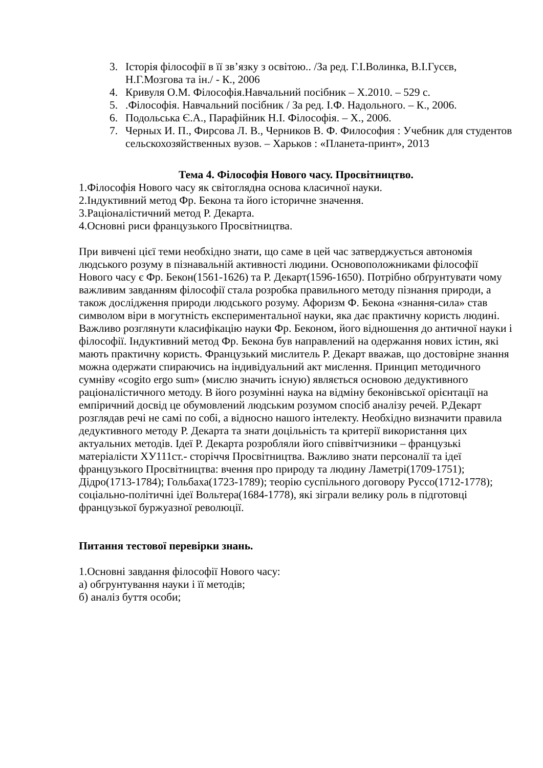3. Історія філософії в її зв’язку з освітою.. /За ред. Г.І.Волинка, В.І.Гусєв, Н.Г.Мозгова та ін./ - К., 2006
4. Кривуля О.М. Філософія.Навчальний посібник – Х.2010. – 529 с.
5..Філософія. Навчальний посібник / За ред. І.Ф. Надольного. – К., 2006.
6. Подольська Є.А., Парафійник Н.І. Філософія. – Х., 2006.
7. Черных И. П., Фирсова Л. В., Черников В. Ф. Философия : Учебник для студентов сельскохозяйственных вузов. – Харьков : «Планета-принт», 2013
Тема 4. Філософія Нового часу. Просвітництво.
1.Філософія Нового часу як світоглядна основа класичної науки.
2.Індуктивний метод Фр. Бекона та його історичне значення.
3.Раціоналістичний метод Р. Декарта.
4.Основні риси французького Просвітництва.
При вивчені цієї теми необхідно знати, що саме в цей час затверджується автономія людського розуму в пізнавальній активності людини. Основоположниками філософії Нового часу є Фр. Бекон(1561-1626) та Р. Декарт(1596-1650). Потрібно обґрунтувати чому важливим завданням філософії стала розробка правильного методу пізнання природи, а також дослідження природи людського розуму. Афоризм Ф. Бекона «знання-сила» став символом віри в могутність експериментальної науки, яка дає практичну користь людині. Важливо розглянути класифікацію науки Фр. Беконом, його відношення до античної науки і філософії. Індуктивний метод Фр. Бекона був направлений на одержання нових істин, які мають практичну користь. Французький мислитель Р. Декарт вважав, що достовірне знання можна одержати спираючись на індивідуальний акт мислення. Принцип методичного сумніву «cogito ergo sum» (мислю значить існую) являється основою дедуктивного раціоналістичного методу. В його розумінні наука на відміну беконівської орієнтації на емпіричний досвід це обумовлений людським розумом спосіб аналізу речей. Р.Декарт розглядав речі не самі по собі, а відносно нашого інтелекту. Необхідно визначити правила дедуктивного методу Р. Декарта та знати доцільність та критерії використання цих актуальних методів. Ідеї Р. Декарта розробляли його співвітчизники – французькі матеріалісти ХУ111ст.- сторіччя Просвітництва. Важливо знати персоналії та ідеї французького Просвітництва: вчення про природу та людину Ламетрі(1709-1751); Дідро(1713-1784); Гольбаха(1723-1789); теорію суспільного договору Руссо(1712-1778); соціально-політичні ідеї Вольтера(1684-1778), які зіграли велику роль в підготовці французької буржуазної революції.
Питання тестової перевірки знань.
1.Основні завдання філософії Нового часу:
а) обгрунтування науки і її методів;
б) аналіз буття особи;